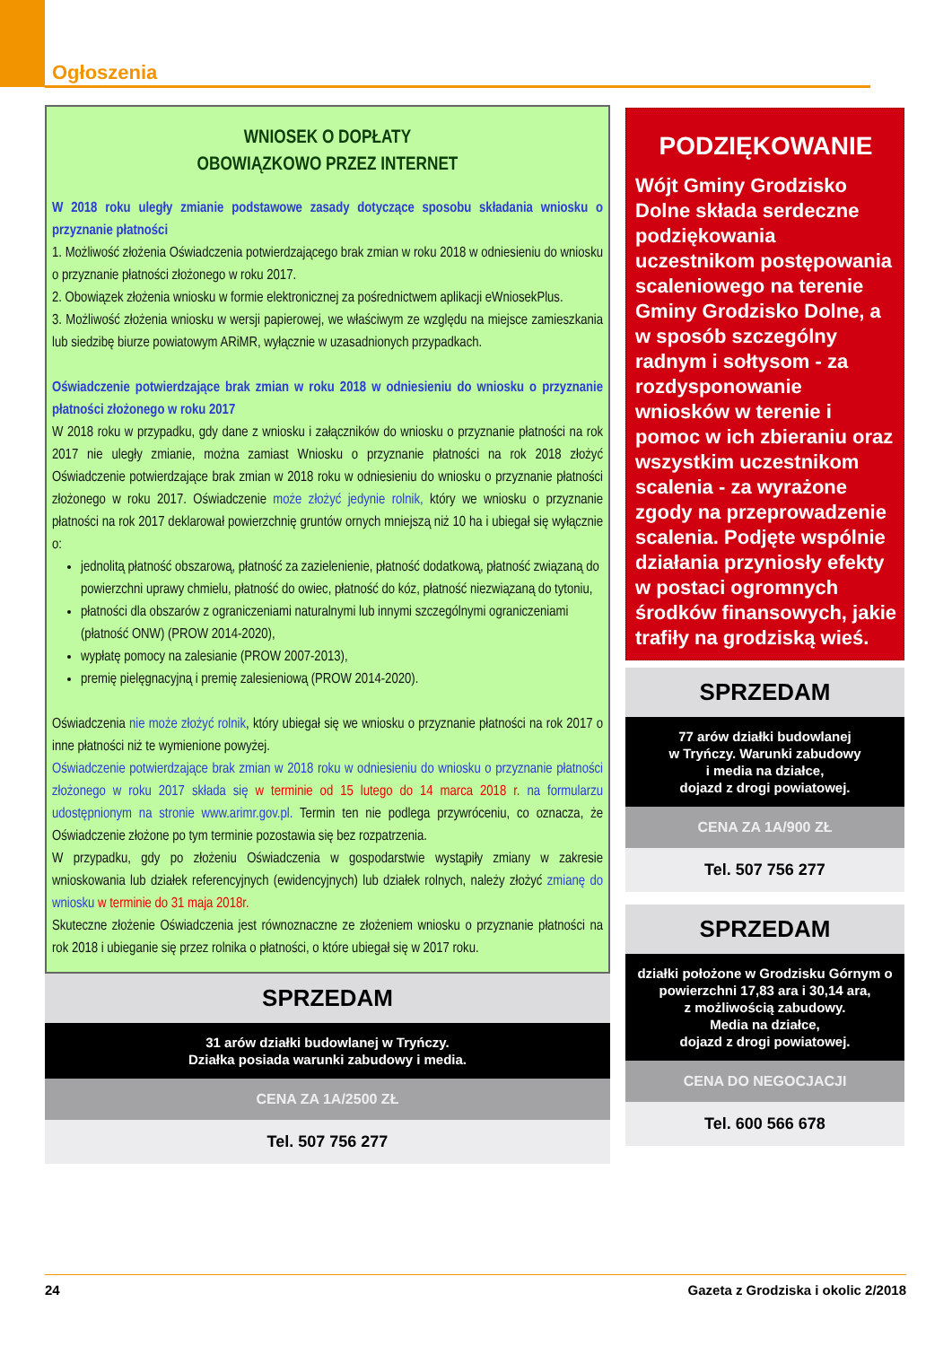Ogłoszenia
WNIOSEK O DOPŁATY
OBOWIĄZKOWO PRZEZ INTERNET
W 2018 roku uległy zmianie podstawowe zasady dotyczące sposobu składania wniosku o przyznanie płatności
1. Możliwość złożenia Oświadczenia potwierdzającego brak zmian w roku 2018 w odniesieniu do wniosku o przyznanie płatności złożonego w roku 2017.
2. Obowiązek złożenia wniosku w formie elektronicznej za pośrednictwem aplikacji eWniosekPlus.
3. Możliwość złożenia wniosku w wersji papierowej, we właściwym ze względu na miejsce zamieszkania lub siedzibę biurze powiatowym ARiMR, wyłącznie w uzasadnionych przypadkach.
Oświadczenie potwierdzające brak zmian w roku 2018 w odniesieniu do wniosku o przyznanie płatności złożonego w roku 2017
W 2018 roku w przypadku, gdy dane z wniosku i załączników do wniosku o przyznanie płatności na rok 2017 nie uległy zmianie, można zamiast Wniosku o przyznanie płatności na rok 2018 złożyć Oświadczenie potwierdzające brak zmian w 2018 roku w odniesieniu do wniosku o przyznanie płatności złożonego w roku 2017. Oświadczenie może złożyć jedynie rolnik, który we wniosku o przyznanie płatności na rok 2017 deklarował powierzchnię gruntów ornych mniejszą niż 10 ha i ubiegał się wyłącznie o:
jednolitą płatność obszarową, płatność za zazielenienie, płatność dodatkową, płatność związaną do powierzchni uprawy chmielu, płatność do owiec, płatność do kóz, płatność niezwiązaną do tytoniu,
płatności dla obszarów z ograniczeniami naturalnymi lub innymi szczególnymi ograniczeniami (płatność ONW) (PROW 2014-2020),
wypłatę pomocy na zalesianie (PROW 2007-2013),
premię pielęgnacyjną i premię zalesieniową (PROW 2014-2020).
Oświadczenia nie może złożyć rolnik, który ubiegał się we wniosku o przyznanie płatności na rok 2017 o inne płatności niż te wymienione powyżej.
Oświadczenie potwierdzające brak zmian w 2018 roku w odniesieniu do wniosku o przyznanie płatności złożonego w roku 2017 składa się w terminie od 15 lutego do 14 marca 2018 r. na formularzu udostępnionym na stronie www.arimr.gov.pl. Termin ten nie podlega przywróceniu, co oznacza, że Oświadczenie złożone po tym terminie pozostawia się bez rozpatrzenia.
W przypadku, gdy po złożeniu Oświadczenia w gospodarstwie wystąpiły zmiany w zakresie wnioskowania lub działek referencyjnych (ewidencyjnych) lub działek rolnych, należy złożyć zmianę do wniosku w terminie do 31 maja 2018r.
Skuteczne złożenie Oświadczenia jest równoznaczne ze złożeniem wniosku o przyznanie płatności na rok 2018 i ubieganie się przez rolnika o płatności, o które ubiegał się w 2017 roku.
SPRZEDAM
31 arów działki budowlanej w Tryńczy.
Działka posiada warunki zabudowy i media.
CENA ZA 1A/2500 ZŁ
Tel. 507 756 277
PODZIĘKOWANIE
Wójt Gminy Grodzisko Dolne składa serdeczne podziękowania uczestnikom postępowania scaleniowego na terenie Gminy Grodzisko Dolne, a w sposób szczególny radnym i sołtysom - za rozdysponowanie wniosków w terenie i pomoc w ich zbieraniu oraz wszystkim uczestnikom scalenia - za wyrażone zgody na przeprowadzenie scalenia. Podjęte wspólnie działania przyniosły efekty w postaci ogromnych środków finansowych, jakie trafiły na grodziską wieś.
SPRZEDAM
77 arów działki budowlanej
w Tryńczy. Warunki zabudowy
i media na działce,
dojazd z drogi powiatowej.
CENA ZA 1A/900 ZŁ
Tel. 507 756 277
SPRZEDAM
działki położone w Grodzisku Górnym o powierzchni 17,83 ara i 30,14 ara,
z możliwością zabudowy.
Media na działce,
dojazd z drogi powiatowej.
CENA DO NEGOCJACJI
Tel. 600 566 678
24 Gazeta z Grodziska i okolic 2/2018